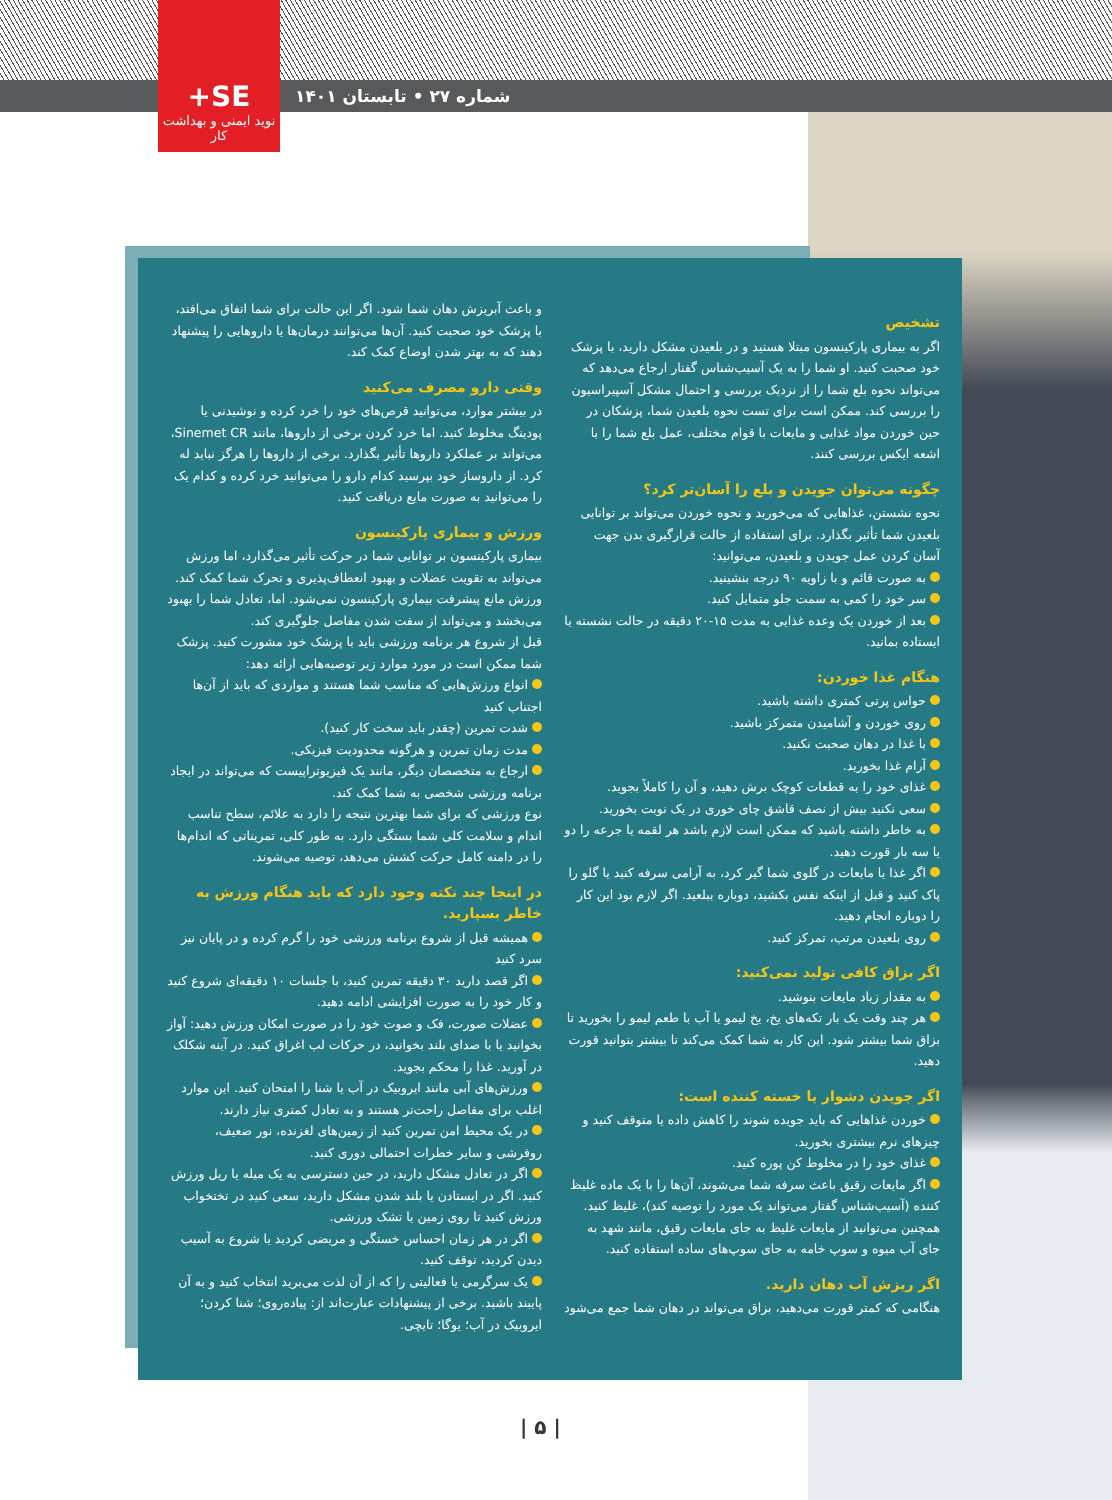+SE
نوید ایمنی و بهداشت کار
شماره ۲۷ • تابستان ۱۴۰۱
تشخیص
اگر به بیماری پارکینسون مبتلا هستید و در بلعیدن مشکل دارید، با پزشک خود صحبت کنید. او شما را به یک آسیب‌شناس گفتار ارجاع می‌دهد که می‌تواند نحوه بلع شما را از نزدیک بررسی و احتمال مشکل آسپیراسیون را بررسی کند. ممکن است برای تست نحوه بلعیدن شما، پزشکان در حین خوردن مواد غذایی و مایعات با قوام مختلف، عمل بلع شما را با اشعه ایکس بررسی کنند.
چگونه می‌توان جویدن و بلع را آسان‌تر کرد؟
نحوه نشستن، غذاهایی که می‌خورید و نحوه خوردن می‌تواند بر توانایی بلعیدن شما تأثیر بگذارد. برای استفاده از حالت قرارگیری بدن جهت آسان کردن عمل جویدن و بلعیدن، می‌توانید:
به صورت قائم و با زاویه ۹۰ درجه بنشینید.
سر خود را کمی به سمت جلو متمایل کنید.
بعد از خوردن یک وعده غذایی به مدت ۱۵-۲۰ دقیقه در حالت نشسته یا ایستاده بمانید.
هنگام غذا خوردن:
حواس پرتی کمتری داشته باشید.
روی خوردن و آشامیدن متمرکز باشید.
با غذا در دهان صحبت نکنید.
آرام غذا بخورید.
غذای خود را به قطعات کوچک برش دهید، و آن را کاملاً بجوید.
سعی نکنید بیش از نصف قاشق چای خوری در یک نوبت بخورید.
به خاطر داشته باشید که ممکن است لازم باشد هر لقمه یا جرعه را دو یا سه بار قورت دهید.
اگر غذا یا مایعات در گلوی شما گیر کرد، به آرامی سرفه کنید یا گلو را پاک کنید و قبل از اینکه نفس بکشید، دوباره ببلعید. اگر لازم بود این کار را دوباره انجام دهید.
روی بلعیدن مرتب، تمرکز کنید.
اگر بزاق کافی تولید نمی‌کنید:
به مقدار زیاد مایعات بنوشید.
هر چند وقت یک بار تکه‌های یخ، یخ لیمو یا آب با طعم لیمو را بخورید تا بزاق شما بیشتر شود. این کار به شما کمک می‌کند تا بیشتر بتوانید قورت دهید.
اگر جویدن دشوار یا خسته کننده است:
خوردن غذاهایی که باید جویده شوند را کاهش داده یا متوقف کنید و چیزهای نرم بیشتری بخورید.
غذای خود را در مخلوط کن پوره کنید.
اگر مایعات رقیق باعث سرفه شما می‌شوند، آن‌ها را با یک ماده غلیظ کننده (آسیب‌شناس گفتار می‌تواند یک مورد را توصیه کند)، غلیظ کنید. همچنین می‌توانید از مایعات غلیظ به جای مایعات رقیق، مانند شهد به جای آب میوه و سوپ خامه به جای سوپ‌های ساده استفاده کنید.
اگر ریزش آب دهان دارید.
هنگامی که کمتر قورت می‌دهید، بزاق می‌تواند در دهان شما جمع می‌شود
و باعث آبریزش دهان شما شود. اگر این حالت برای شما اتفاق می‌افتد، با پزشک خود صحبت کنید. آن‌ها می‌توانند درمان‌ها یا داروهایی را پیشنهاد دهند که به بهتر شدن اوضاع کمک کند.
وقتی دارو مصرف می‌کنید
در بیشتر موارد، می‌توانید قرص‌های خود را خرد کرده و نوشیدنی یا پودینگ مخلوط کنید. اما خرد کردن برخی از داروها، مانند Sinemet CR، می‌تواند بر عملکرد داروها تأثیر بگذارد. برخی از داروها را هرگز نباید له کرد. از داروساز خود بپرسید کدام دارو را می‌توانید خرد کرده و کدام یک را می‌توانید به صورت مایع دریافت کنید.
ورزش و بیماری پارکینسون
بیماری پارکینسون بر توانایی شما در حرکت تأثیر می‌گذارد، اما ورزش می‌تواند به تقویت عضلات و بهبود انعطاف‌پذیری و تحرک شما کمک کند. ورزش مانع پیشرفت بیماری پارکینسون نمی‌شود. اما، تعادل شما را بهبود می‌بخشد و می‌تواند از سفت شدن مفاصل جلوگیری کند.
قبل از شروع هر برنامه ورزشی باید با پزشک خود مشورت کنید. پزشک شما ممکن است در مورد موارد زیر توصیه‌هایی ارائه دهد:
انواع ورزش‌هایی که مناسب شما هستند و مواردی که باید از آن‌ها اجتناب کنید
شدت تمرین (چقدر باید سخت کار کنید).
مدت زمان تمرین و هرگونه محدودیت فیزیکی.
ارجاع به متخصصان دیگر، مانند یک فیزیوتراپیست که می‌تواند در ایجاد برنامه ورزشی شخصی به شما کمک کند.
نوع ورزشی که برای شما بهترین نتیجه را دارد به علائم، سطح تناسب اندام و سلامت کلی شما بستگی دارد. به طور کلی، تمریناتی که اندام‌ها را در دامنه کامل حرکت کشش می‌دهد، توصیه می‌شوند.
در اینجا چند نکته وجود دارد که باید هنگام ورزش به خاطر بسپارید.
همیشه قبل از شروع برنامه ورزشی خود را گرم کرده و در پایان نیز سرد کنید
اگر قصد دارید ۳۰ دقیقه تمرین کنید، با جلسات ۱۰ دقیقه‌ای شروع کنید و کار خود را به صورت افزایشی ادامه دهید.
عضلات صورت، فک و صوت خود را در صورت امکان ورزش دهید: آواز بخوانید یا با صدای بلند بخوانید، در حرکات لب اغراق کنید. در آینه شکلک در آورید. غذا را محکم بجوید.
ورزش‌های آبی مانند ایروبیک در آب یا شنا را امتحان کنید. این موارد اغلب برای مفاصل راحت‌تر هستند و به تعادل کمتری نیاز دارند.
در یک محیط امن تمرین کنید از زمین‌های لغزنده، نور ضعیف، روفرشی و سایر خطرات احتمالی دوری کنید.
اگر در تعادل مشکل دارید، در حین دسترسی به یک میله یا ریل ورزش کنید. اگر در ایستادن یا بلند شدن مشکل دارید، سعی کنید در تختخواب ورزش کنید تا روی زمین یا تشک ورزشی.
اگر در هر زمان احساس خستگی و مریضی کردید یا شروع به آسیب دیدن کردید، توقف کنید.
یک سرگرمی یا فعالیتی را که از آن لذت می‌برید انتخاب کنید و به آن پایبند باشید. برخی از پیشنهادات عبارت‌اند از: پیاده‌روی؛ شنا کردن؛ ایروبیک در آب؛ یوگا؛ تایچی.
| ۵ |